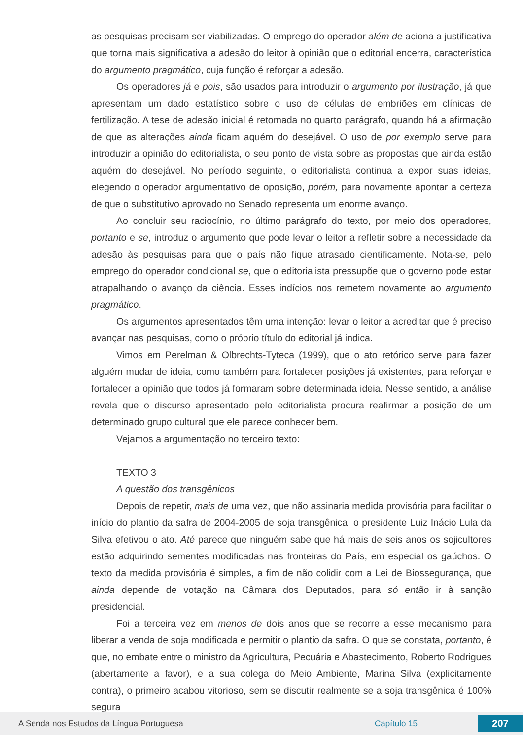as pesquisas precisam ser viabilizadas. O emprego do operador além de aciona a justificativa que torna mais significativa a adesão do leitor à opinião que o editorial encerra, característica do argumento pragmático, cuja função é reforçar a adesão.
Os operadores já e pois, são usados para introduzir o argumento por ilustração, já que apresentam um dado estatístico sobre o uso de células de embriões em clínicas de fertilização. A tese de adesão inicial é retomada no quarto parágrafo, quando há a afirmação de que as alterações ainda ficam aquém do desejável. O uso de por exemplo serve para introduzir a opinião do editorialista, o seu ponto de vista sobre as propostas que ainda estão aquém do desejável. No período seguinte, o editorialista continua a expor suas ideias, elegendo o operador argumentativo de oposição, porém, para novamente apontar a certeza de que o substitutivo aprovado no Senado representa um enorme avanço.
Ao concluir seu raciocínio, no último parágrafo do texto, por meio dos operadores, portanto e se, introduz o argumento que pode levar o leitor a refletir sobre a necessidade da adesão às pesquisas para que o país não fique atrasado cientificamente. Nota-se, pelo emprego do operador condicional se, que o editorialista pressupõe que o governo pode estar atrapalhando o avanço da ciência. Esses indícios nos remetem novamente ao argumento pragmático.
Os argumentos apresentados têm uma intenção: levar o leitor a acreditar que é preciso avançar nas pesquisas, como o próprio título do editorial já indica.
Vimos em Perelman & Olbrechts-Tyteca (1999), que o ato retórico serve para fazer alguém mudar de ideia, como também para fortalecer posições já existentes, para reforçar e fortalecer a opinião que todos já formaram sobre determinada ideia. Nesse sentido, a análise revela que o discurso apresentado pelo editorialista procura reafirmar a posição de um determinado grupo cultural que ele parece conhecer bem.
Vejamos a argumentação no terceiro texto:
TEXTO 3
A questão dos transgênicos
Depois de repetir, mais de uma vez, que não assinaria medida provisória para facilitar o início do plantio da safra de 2004-2005 de soja transgênica, o presidente Luiz Inácio Lula da Silva efetivou o ato. Até parece que ninguém sabe que há mais de seis anos os sojicultores estão adquirindo sementes modificadas nas fronteiras do País, em especial os gaúchos. O texto da medida provisória é simples, a fim de não colidir com a Lei de Biossegurança, que ainda depende de votação na Câmara dos Deputados, para só então ir à sanção presidencial.
Foi a terceira vez em menos de dois anos que se recorre a esse mecanismo para liberar a venda de soja modificada e permitir o plantio da safra. O que se constata, portanto, é que, no embate entre o ministro da Agricultura, Pecuária e Abastecimento, Roberto Rodrigues (abertamente a favor), e a sua colega do Meio Ambiente, Marina Silva (explicitamente contra), o primeiro acabou vitorioso, sem se discutir realmente se a soja transgênica é 100% segura
A Senda nos Estudos da Língua Portuguesa Capítulo 15 207